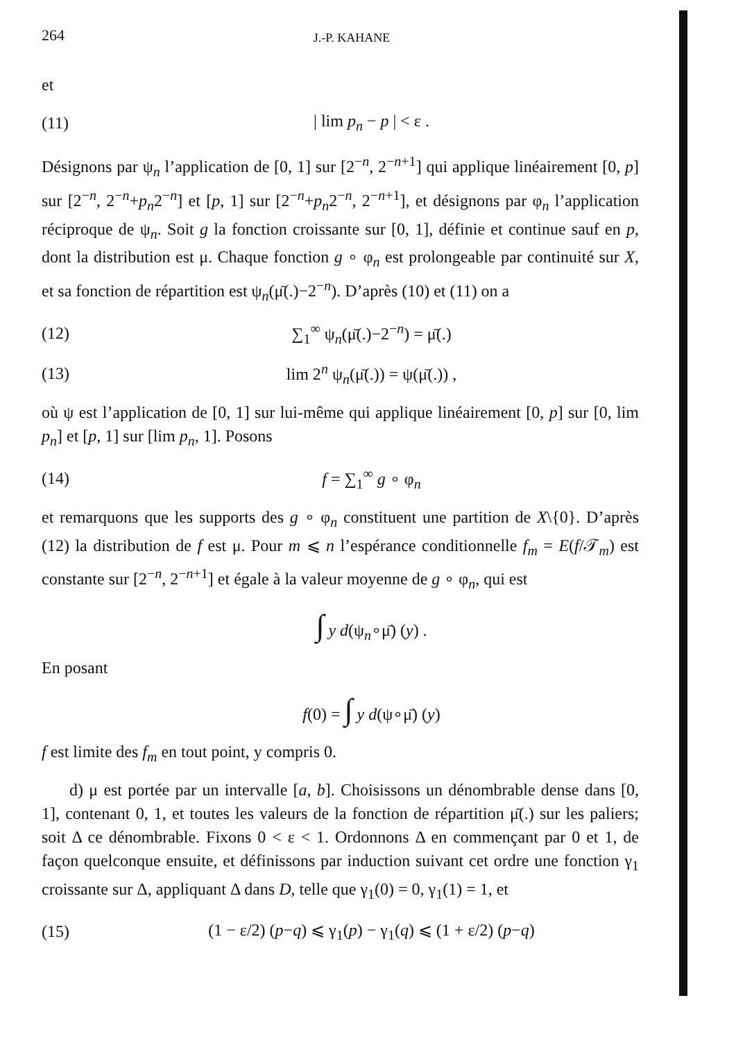264 J.-P. KAHANE
et
(11) | lim p<sub>n</sub> − p | < ε .
Désignons par ψ<sub>n</sub> l’application de [0, 1] sur [2<sup>−n</sup>, 2<sup>−n+1</sup>] qui applique linéairement [0, p] sur [2<sup>−n</sup>, 2<sup>−n</sup>+p<sub>n</sub>2<sup>−n</sup>] et [p, 1] sur [2<sup>−n</sup>+p<sub>n</sub>2<sup>−n</sup>, 2<sup>−n+1</sup>], et désignons par φ<sub>n</sub> l’application réciproque de ψ<sub>n</sub>. Soit g la fonction croissante sur [0, 1], définie et continue sauf en p, dont la distribution est μ. Chaque fonction g ∘ φ<sub>n</sub> est prolongeable par continuité sur X, et sa fonction de répartition est ψ<sub>n</sub>(μ̄(.)−2<sup>−n</sup>). D’après (10) et (11) on a
(12) ∑<sub>1</sub><sup>∞</sup> ψ<sub>n</sub>(μ̄(.)−2<sup>−n</sup>) = μ̄(.)
(13) lim 2<sup>n</sup> ψ<sub>n</sub>(μ̄(.)) = ψ(μ̄(.)) ,
où ψ est l’application de [0, 1] sur lui-même qui applique linéairement [0, p] sur [0, lim p<sub>n</sub>] et [p, 1] sur [lim p<sub>n</sub>, 1]. Posons
(14) f = ∑<sub>1</sub><sup>∞</sup> g ∘ φ<sub>n</sub>
et remarquons que les supports des g ∘ φ<sub>n</sub> constituent une partition de X\{0}. D’après (12) la distribution de f est μ. Pour m ⩽ n l’espérance conditionnelle f<sub>m</sub> = E(f/𝒯<sub>m</sub>) est constante sur [2<sup>−n</sup>, 2<sup>−n+1</sup>] et égale à la valeur moyenne de g ∘ φ<sub>n</sub>, qui est
∫ y d(ψ<sub>n</sub>∘μ̄) (y) .
En posant
f(0) = ∫ y d(ψ∘μ̄) (y)
f est limite des f<sub>m</sub> en tout point, y compris 0.
d) μ est portée par un intervalle [a, b]. Choisissons un dénombrable dense dans [0, 1], contenant 0, 1, et toutes les valeurs de la fonction de répartition μ̄(.) sur les paliers; soit Δ ce dénombrable. Fixons 0 < ε < 1. Ordonnons Δ en commençant par 0 et 1, de façon quelconque ensuite, et définissons par induction suivant cet ordre une fonction γ<sub>1</sub> croissante sur Δ, appliquant Δ dans D, telle que γ<sub>1</sub>(0) = 0, γ<sub>1</sub>(1) = 1, et
(15) (1 − ε/2) (p−q) ⩽ γ<sub>1</sub>(p) − γ<sub>1</sub>(q) ⩽ (1 + ε/2) (p−q)